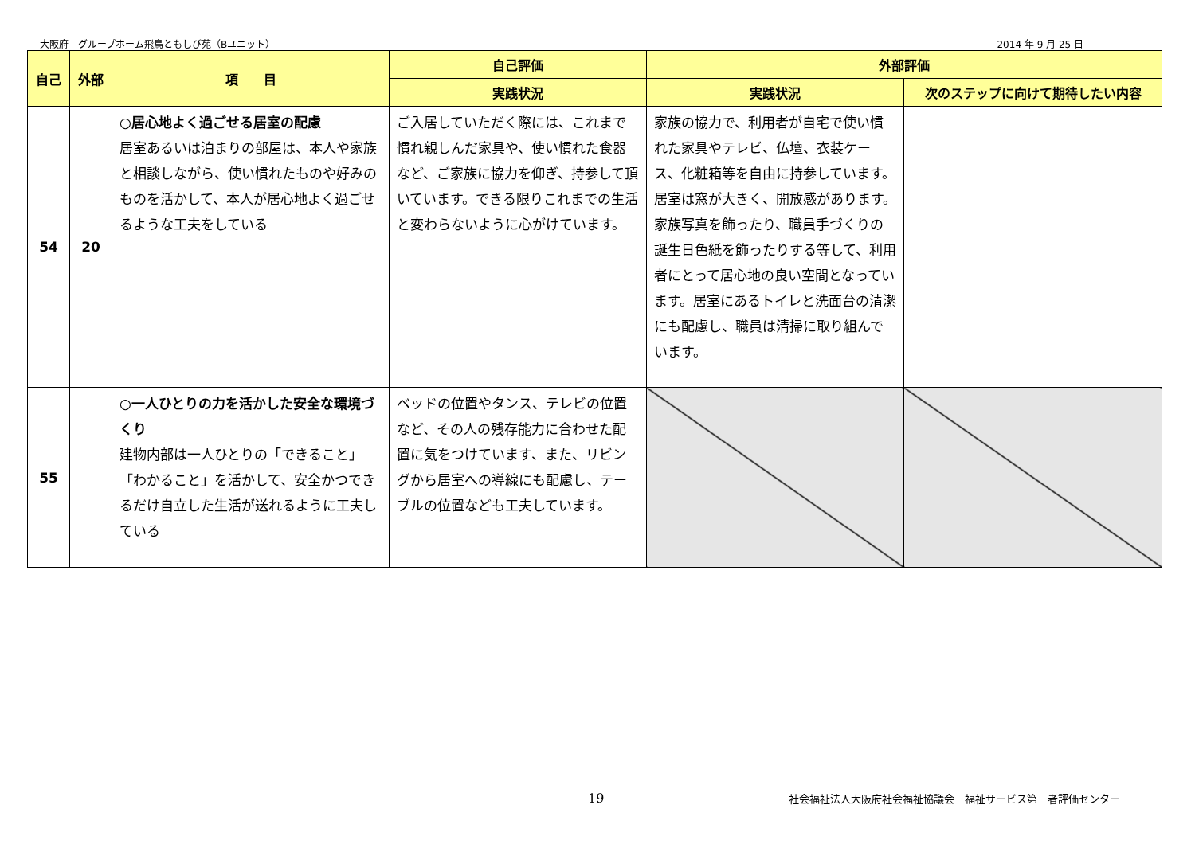大阪府　グループホーム飛鳥ともしび苑（Bユニット） 2014 年 9 月 25 日
| 自己 | 外部 | 項 目 | 自己評価 | 外部評価 | |
| --- | --- | --- | --- | --- | --- |
| | | | 実践状況 | 実践状況 | 次のステップに向けて期待したい内容 |
| 54 | 20 | ○居心地よく過ごせる居室の配慮 居室あるいは泊まりの部屋は、本人や家族と相談しながら、使い慣れたものや好みのものを活かして、本人が居心地よく過ごせるような工夫をしている | ご入居していただく際には、これまで慣れ親しんだ家具や、使い慣れた食器など、ご家族に協力を仰ぎ、持参して頂いています。できる限りこれまでの生活と変わらないように心がけています。 | 家族の協力で、利用者が自宅で使い慣れた家具やテレビ、仏壇、衣装ケース、化粧箱等を自由に持参しています。居室は窓が大きく、開放感があります。家族写真を飾ったり、職員手づくりの誕生日色紙を飾ったりする等して、利用者にとって居心地の良い空間となっています。居室にあるトイレと洗面台の清潔にも配慮し、職員は清掃に取り組んでいます。 | |
| 55 | | ○一人ひとりの力を活かした安全な環境づくり 建物内部は一人ひとりの「できること」「わかること」を活かして、安全かつできるだけ自立した生活が送れるように工夫している | ベッドの位置やタンス、テレビの位置など、その人の残存能力に合わせた配置に気をつけています、また、リビングから居室への導線にも配慮し、テーブルの位置なども工夫しています。 | | |
19
社会福祉法人大阪府社会福祉協議会　福祉サービス第三者評価センター